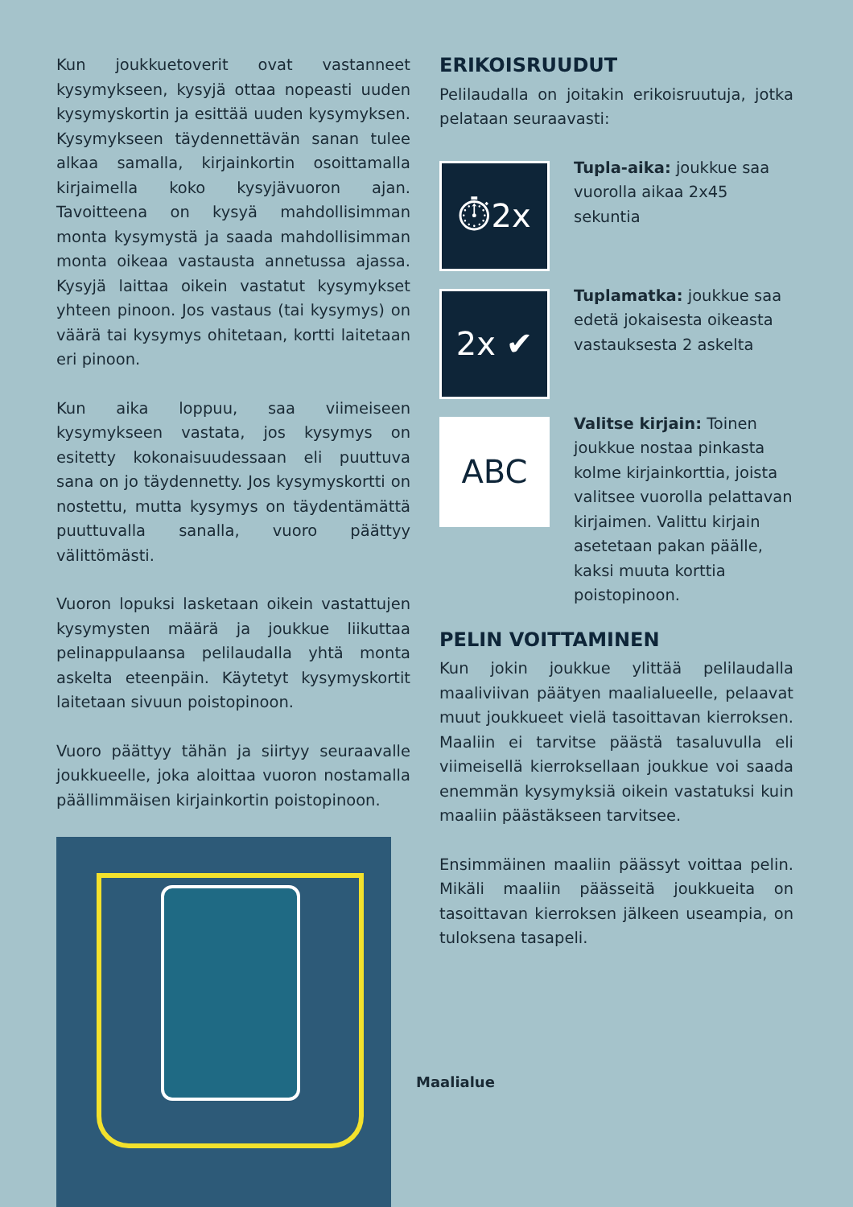Kun joukkuetoverit ovat vastanneet kysymykseen, kysyjä ottaa nopeasti uuden kysymyskortin ja esittää uuden kysymyksen. Kysymykseen täydennettävän sanan tulee alkaa samalla, kirjainkortin osoittamalla kirjaimella koko kysyjävuoron ajan. Tavoitteena on kysyä mahdollisimman monta kysymystä ja saada mahdollisimman monta oikeaa vastausta annetussa ajassa. Kysyjä laittaa oikein vastatut kysymykset yhteen pinoon. Jos vastaus (tai kysymys) on väärä tai kysymys ohitetaan, kortti laitetaan eri pinoon.
Kun aika loppuu, saa viimeiseen kysymykseen vastata, jos kysymys on esitetty kokonaisuudessaan eli puuttuva sana on jo täydennetty. Jos kysymyskortti on nostettu, mutta kysymys on täydentämättä puuttuvalla sanalla, vuoro päättyy välittömästi.
Vuoron lopuksi lasketaan oikein vastattujen kysymysten määrä ja joukkue liikuttaa pelinappulaansa pelilaudalla yhtä monta askelta eteenpäin. Käytetyt kysymyskortit laitetaan sivuun poistopinoon.
Vuoro päättyy tähän ja siirtyy seuraavalle joukkueelle, joka aloittaa vuoron nostamalla päällimmäisen kirjainkortin poistopinoon.
Maalialue
ERIKOISRUUDUT
Pelilaudalla on joitakin erikoisruutuja, jotka pelataan seuraavasti:
⏱2x
Tupla-aika: joukkue saa vuorolla aikaa 2x45 sekuntia
2x ✔
Tuplamatka: joukkue saa edetä jokaisesta oikeasta vastauksesta 2 askelta
ABC
Valitse kirjain: Toinen joukkue nostaa pinkasta kolme kirjainkorttia, joista valitsee vuorolla pelattavan kirjaimen. Valittu kirjain asetetaan pakan päälle, kaksi muuta korttia poistopinoon.
PELIN VOITTAMINEN
Kun jokin joukkue ylittää pelilaudalla maaliviivan päätyen maalialueelle, pelaavat muut joukkueet vielä tasoittavan kierroksen. Maaliin ei tarvitse päästä tasaluvulla eli viimeisellä kierroksellaan joukkue voi saada enemmän kysymyksiä oikein vastatuksi kuin maaliin päästäkseen tarvitsee.
Ensimmäinen maaliin päässyt voittaa pelin. Mikäli maaliin päässeitä joukkueita on tasoittavan kierroksen jälkeen useampia, on tuloksena tasapeli.